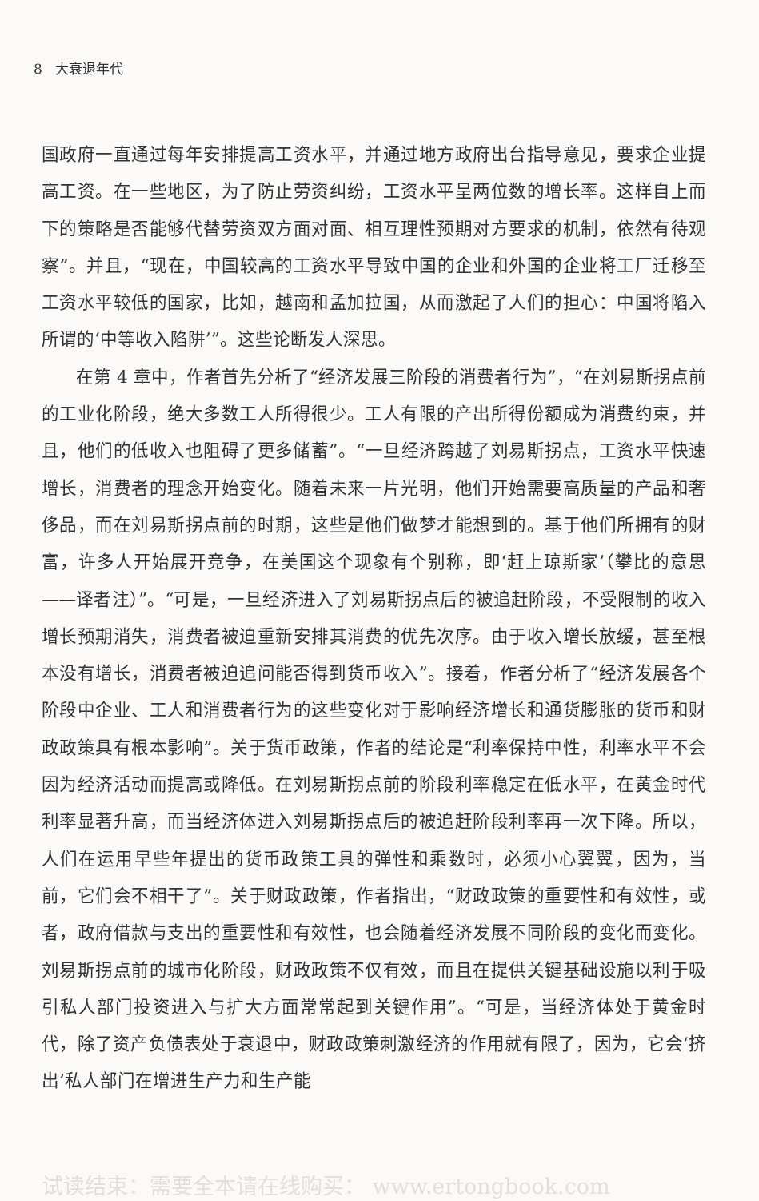8 大衰退年代
国政府一直通过每年安排提高工资水平，并通过地方政府出台指导意见，要求企业提高工资。在一些地区，为了防止劳资纠纷，工资水平呈两位数的增长率。这样自上而下的策略是否能够代替劳资双方面对面、相互理性预期对方要求的机制，依然有待观察”。并且，“现在，中国较高的工资水平导致中国的企业和外国的企业将工厂迁移至工资水平较低的国家，比如，越南和孟加拉国，从而激起了人们的担心：中国将陷入所谓的‘中等收入陷阱’”。这些论断发人深思。
在第 4 章中，作者首先分析了“经济发展三阶段的消费者行为”，“在刘易斯拐点前的工业化阶段，绝大多数工人所得很少。工人有限的产出所得份额成为消费约束，并且，他们的低收入也阻碍了更多储蓄”。“一旦经济跨越了刘易斯拐点，工资水平快速增长，消费者的理念开始变化。随着未来一片光明，他们开始需要高质量的产品和奢侈品，而在刘易斯拐点前的时期，这些是他们做梦才能想到的。基于他们所拥有的财富，许多人开始展开竞争，在美国这个现象有个别称，即‘赶上琼斯家’（攀比的意思——译者注）”。“可是，一旦经济进入了刘易斯拐点后的被追赶阶段，不受限制的收入增长预期消失，消费者被迫重新安排其消费的优先次序。由于收入增长放缓，甚至根本没有增长，消费者被迫追问能否得到货币收入”。接着，作者分析了“经济发展各个阶段中企业、工人和消费者行为的这些变化对于影响经济增长和通货膨胀的货币和财政政策具有根本影响”。关于货币政策，作者的结论是“利率保持中性，利率水平不会因为经济活动而提高或降低。在刘易斯拐点前的阶段利率稳定在低水平，在黄金时代利率显著升高，而当经济体进入刘易斯拐点后的被追赶阶段利率再一次下降。所以，人们在运用早些年提出的货币政策工具的弹性和乘数时，必须小心翼翼，因为，当前，它们会不相干了”。关于财政政策，作者指出，“财政政策的重要性和有效性，或者，政府借款与支出的重要性和有效性，也会随着经济发展不同阶段的变化而变化。刘易斯拐点前的城市化阶段，财政政策不仅有效，而且在提供关键基础设施以利于吸引私人部门投资进入与扩大方面常常起到关键作用”。“可是，当经济体处于黄金时代，除了资产负债表处于衰退中，财政政策刺激经济的作用就有限了，因为，它会‘挤出’私人部门在增进生产力和生产能
试读结束：需要全本请在线购买： www.ertongbook.com